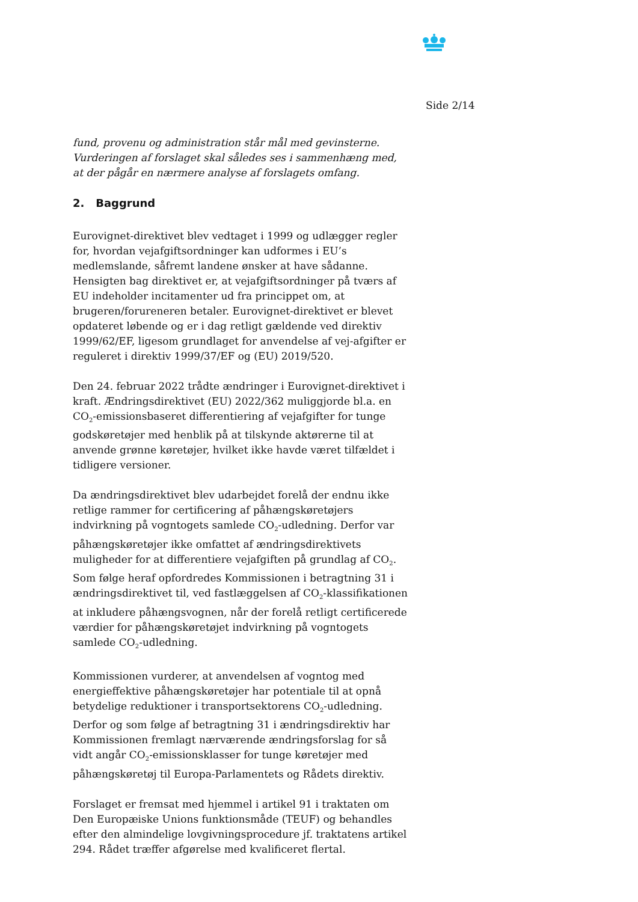Side 2/14
fund, provenu og administration står mål med gevinsterne. Vurderingen af forslaget skal således ses i sammenhæng med, at der pågår en nærmere analyse af forslagets omfang.
2. Baggrund
Eurovignet-direktivet blev vedtaget i 1999 og udlægger regler for, hvordan vejafgiftsordninger kan udformes i EU’s medlemslande, såfremt landene ønsker at have sådanne. Hensigten bag direktivet er, at vejafgiftsordninger på tværs af EU indeholder incitamenter ud fra princippet om, at brugeren/forureneren betaler. Eurovignet-direktivet er blevet opdateret løbende og er i dag retligt gældende ved direktiv 1999/62/EF, ligesom grundlaget for anvendelse af vej-afgifter er reguleret i direktiv 1999/37/EF og (EU) 2019/520.
Den 24. februar 2022 trådte ændringer i Eurovignet-direktivet i kraft. Ændringsdirektivet (EU) 2022/362 muliggjorde bl.a. en CO<sub>2</sub>-emissionsbaseret differentiering af vejafgifter for tunge godskøretøjer med henblik på at tilskynde aktørerne til at anvende grønne køretøjer, hvilket ikke havde været tilfældet i tidligere versioner.
Da ændringsdirektivet blev udarbejdet forelå der endnu ikke retlige rammer for certificering af påhængskøretøjers indvirkning på vogntogets samlede CO<sub>2</sub>-udledning. Derfor var påhængskøretøjer ikke omfattet af ændringsdirektivets muligheder for at differentiere vejafgiften på grundlag af CO<sub>2</sub>. Som følge heraf opfordredes Kommissionen i betragtning 31 i ændringsdirektivet til, ved fastlæggelsen af CO<sub>2</sub>-klassifikationen at inkludere påhængsvognen, når der forelå retligt certificerede værdier for påhængskøretøjet indvirkning på vogntogets samlede CO<sub>2</sub>-udledning.
Kommissionen vurderer, at anvendelsen af vogntog med energieffektive påhængskøretøjer har potentiale til at opnå betydelige reduktioner i transportsektorens CO<sub>2</sub>-udledning. Derfor og som følge af betragtning 31 i ændringsdirektiv har Kommissionen fremlagt nærværende ændringsforslag for så vidt angår CO<sub>2</sub>-emissionsklasser for tunge køretøjer med påhængskøretøj til Europa-Parlamentets og Rådets direktiv.
Forslaget er fremsat med hjemmel i artikel 91 i traktaten om Den Europæiske Unions funktionsmåde (TEUF) og behandles efter den almindelige lovgivningsprocedure jf. traktatens artikel 294. Rådet træffer afgørelse med kvalificeret flertal.